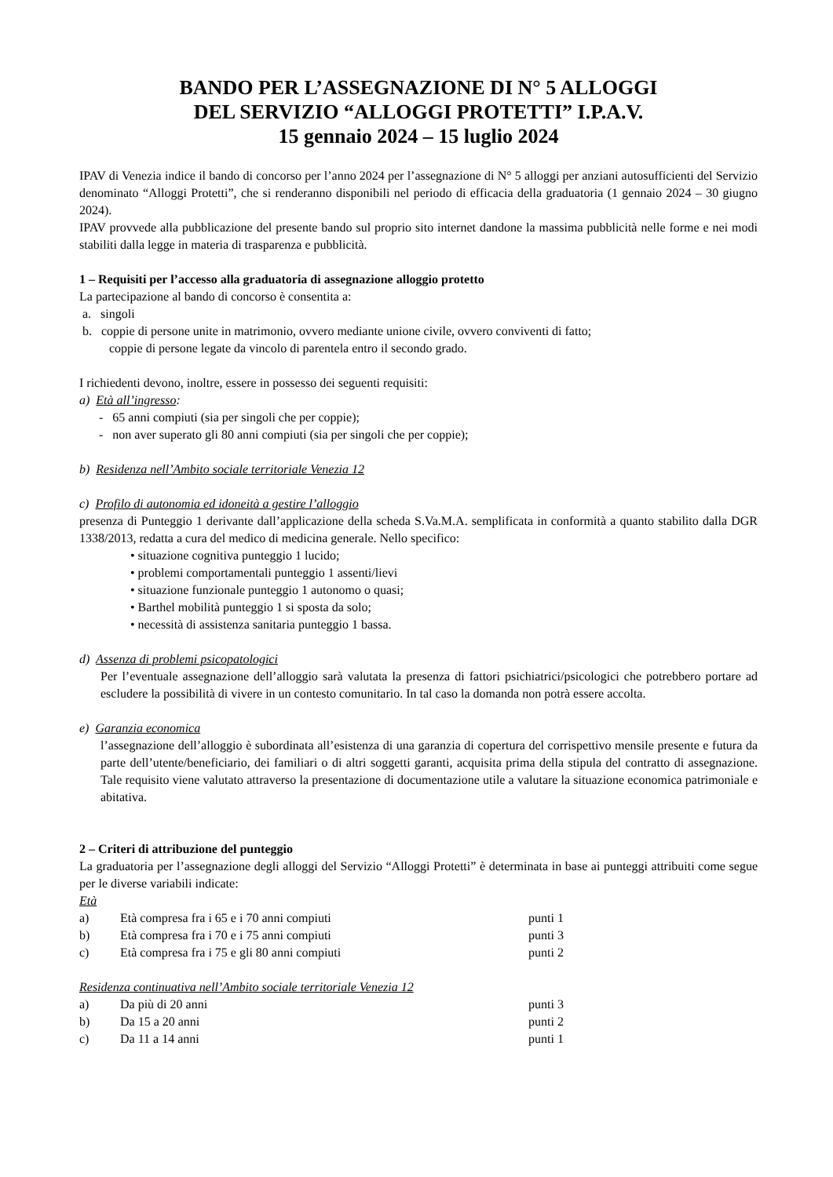BANDO PER L’ASSEGNAZIONE DI N° 5 ALLOGGI
DEL SERVIZIO “ALLOGGI PROTETTI” I.P.A.V.
15 gennaio 2024 – 15 luglio 2024
IPAV di Venezia indice il bando di concorso per l’anno 2024 per l’assegnazione di N° 5 alloggi per anziani autosufficienti del Servizio denominato “Alloggi Protetti”, che si renderanno disponibili nel periodo di efficacia della graduatoria (1 gennaio 2024 – 30 giugno 2024).
IPAV provvede alla pubblicazione del presente bando sul proprio sito internet dandone la massima pubblicità nelle forme e nei modi stabiliti dalla legge in materia di trasparenza e pubblicità.
1 – Requisiti per l’accesso alla graduatoria di assegnazione alloggio protetto
La partecipazione al bando di concorso è consentita a:
a. singoli
b. coppie di persone unite in matrimonio, ovvero mediante unione civile, ovvero conviventi di fatto;
coppie di persone legate da vincolo di parentela entro il secondo grado.
I richiedenti devono, inoltre, essere in possesso dei seguenti requisiti:
a) Età all’ingresso:
- 65 anni compiuti (sia per singoli che per coppie);
- non aver superato gli 80 anni compiuti (sia per singoli che per coppie);
b) Residenza nell’Ambito sociale territoriale Venezia 12
c) Profilo di autonomia ed idoneità a gestire l’alloggio
presenza di Punteggio 1 derivante dall’applicazione della scheda S.Va.M.A. semplificata in conformità a quanto stabilito dalla DGR 1338/2013, redatta a cura del medico di medicina generale. Nello specifico:
• situazione cognitiva punteggio 1 lucido;
• problemi comportamentali punteggio 1 assenti/lievi
• situazione funzionale punteggio 1 autonomo o quasi;
• Barthel mobilità punteggio 1 si sposta da solo;
• necessità di assistenza sanitaria punteggio 1 bassa.
d) Assenza di problemi psicopatologici
Per l’eventuale assegnazione dell’alloggio sarà valutata la presenza di fattori psichiatrici/psicologici che potrebbero portare ad escludere la possibilità di vivere in un contesto comunitario. In tal caso la domanda non potrà essere accolta.
e) Garanzia economica
l’assegnazione dell’alloggio è subordinata all’esistenza di una garanzia di copertura del corrispettivo mensile presente e futura da parte dell’utente/beneficiario, dei familiari o di altri soggetti garanti, acquisita prima della stipula del contratto di assegnazione. Tale requisito viene valutato attraverso la presentazione di documentazione utile a valutare la situazione economica patrimoniale e abitativa.
2 – Criteri di attribuzione del punteggio
La graduatoria per l’assegnazione degli alloggi del Servizio “Alloggi Protetti” è determinata in base ai punteggi attribuiti come segue per le diverse variabili indicate:
Età
| a) | Età compresa fra i 65 e i 70 anni compiuti | punti 1 |
| b) | Età compresa fra i 70 e i 75 anni compiuti | punti 3 |
| c) | Età compresa fra i 75 e gli 80 anni compiuti | punti 2 |
Residenza continuativa nell’Ambito sociale territoriale Venezia 12
| a) | Da più di 20 anni | punti 3 |
| b) | Da 15 a 20 anni | punti 2 |
| c) | Da 11 a 14 anni | punti 1 |